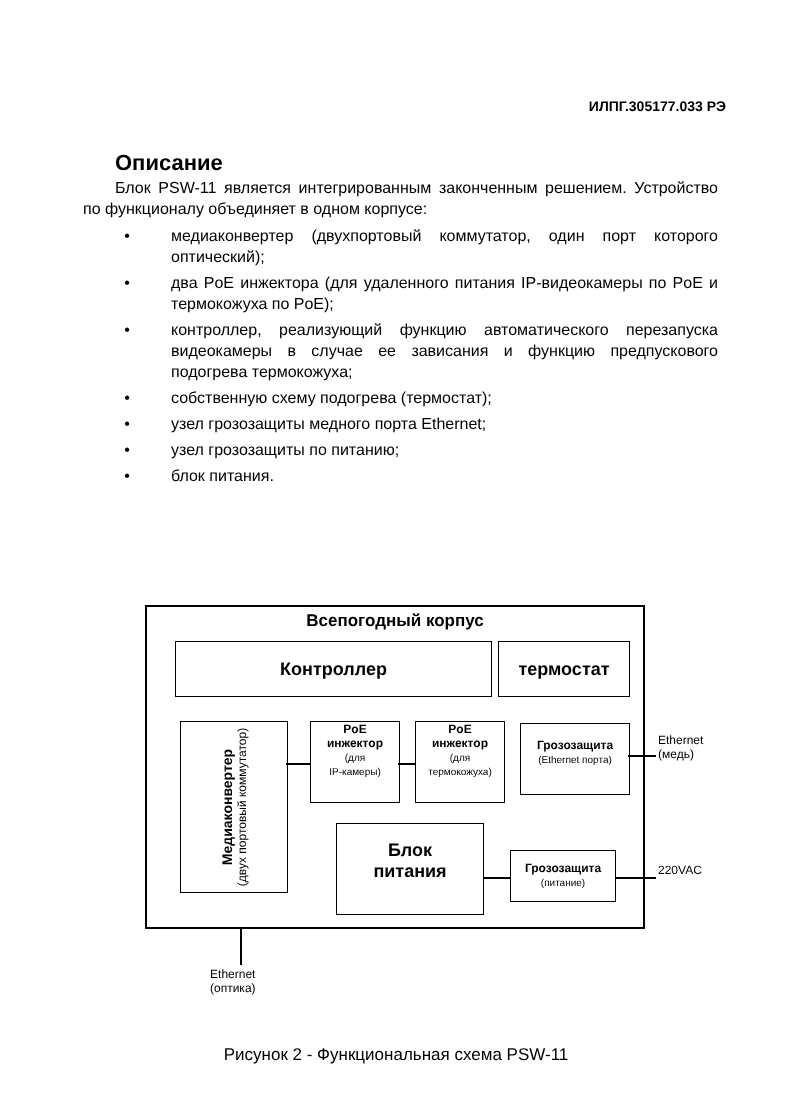ИЛПГ.305177.033 РЭ
Описание
Блок PSW-11 является интегрированным законченным решением. Устройство по функционалу объединяет в одном корпусе:
• медиаконвертер (двухпортовый коммутатор, один порт которого оптический);
• два PoE инжектора (для удаленного питания IP-видеокамеры по PoE и термокожуха по PoE);
• контроллер, реализующий функцию автоматического перезапуска видеокамеры в случае ее зависания и функцию предпускового подогрева термокожуха;
• собственную схему подогрева (термостат);
• узел грозозащиты медного порта Ethernet;
• узел грозозащиты по питанию;
• блок питания.
Всепогодный корпус
Контроллер термостат
Медиаконвертер
(двух портовый коммутатор)
PoE
инжектор
(для
IP-камеры)
PoE
инжектор
(для
термокожуха)
Грозозащита
(Ethernet порта)
Блок
питания
Грозозащита
(питание)
Ethernet
(медь)
220VAC
Ethernet
(оптика)
Рисунок 2 - Функциональная схема PSW-11